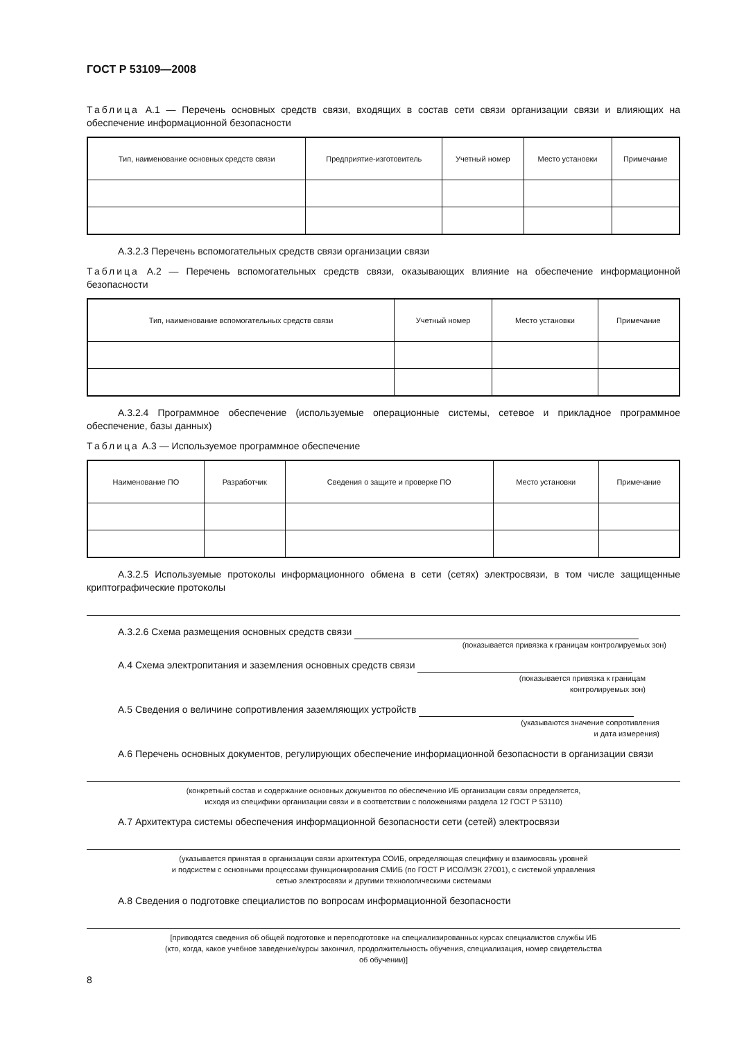ГОСТ Р 53109—2008
Таблица А.1 — Перечень основных средств связи, входящих в состав сети связи организации связи и влияющих на обеспечение информационной безопасности
| Тип, наименование основных средств связи | Предприятие-изготовитель | Учетный номер | Место установки | Примечание |
| --- | --- | --- | --- | --- |
А.3.2.3 Перечень вспомогательных средств связи организации связи
Таблица А.2 — Перечень вспомогательных средств связи, оказывающих влияние на обеспечение информационной безопасности
| Тип, наименование вспомогательных средств связи | Учетный номер | Место установки | Примечание |
| --- | --- | --- | --- |
А.3.2.4 Программное обеспечение (используемые операционные системы, сетевое и прикладное программное обеспечение, базы данных)
Таблица А.3 — Используемое программное обеспечение
| Наименование ПО | Разработчик | Сведения о защите и проверке ПО | Место установки | Примечание |
| --- | --- | --- | --- | --- |
А.3.2.5 Используемые протоколы информационного обмена в сети (сетях) электросвязи, в том числе защищенные криптографические протоколы
А.3.2.6 Схема размещения основных средств связи
(показывается привязка к границам контролируемых зон)
А.4 Схема электропитания и заземления основных средств связи
(показывается привязка к границам
контролируемых зон)
А.5 Сведения о величине сопротивления заземляющих устройств
(указываются значение сопротивления
и дата измерения)
А.6 Перечень основных документов, регулирующих обеспечение информационной безопасности в организации связи
(конкретный состав и содержание основных документов по обеспечению ИБ организации связи определяется,
исходя из специфики организации связи и в соответствии с положениями раздела 12 ГОСТ Р 53110)
А.7 Архитектура системы обеспечения информационной безопасности сети (сетей) электросвязи
(указывается принятая в организации связи архитектура СОИБ, определяющая специфику и взаимосвязь уровней
и подсистем с основными процессами функционирования СМИБ (по ГОСТ Р ИСО/МЭК 27001), с системой управления
сетью электросвязи и другими технологическими системами
А.8 Сведения о подготовке специалистов по вопросам информационной безопасности
[приводятся сведения об общей подготовке и переподготовке на специализированных курсах специалистов службы ИБ
(кто, когда, какое учебное заведение/курсы закончил, продолжительность обучения, специализация, номер свидетельства
об обучении)]
8